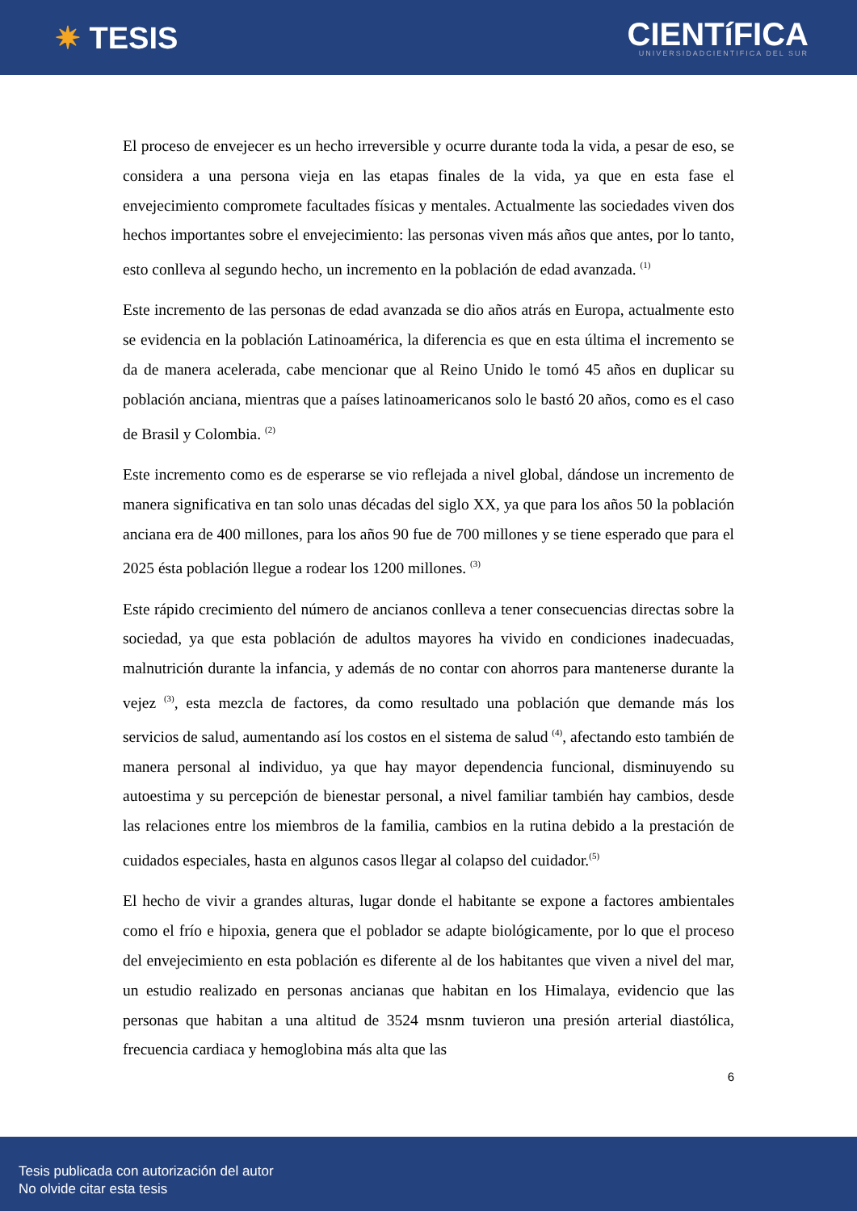✷ TESIS
CIENTíFICA
UNIVERSIDADCIENTIFICA DEL SUR
El proceso de envejecer es un hecho irreversible y ocurre durante toda la vida, a pesar de eso, se considera a una persona vieja en las etapas finales de la vida, ya que en esta fase el envejecimiento compromete facultades físicas y mentales. Actualmente las sociedades viven dos hechos importantes sobre el envejecimiento: las personas viven más años que antes, por lo tanto, esto conlleva al segundo hecho, un incremento en la población de edad avanzada. <sup>(1)</sup>
Este incremento de las personas de edad avanzada se dio años atrás en Europa, actualmente esto se evidencia en la población Latinoamérica, la diferencia es que en esta última el incremento se da de manera acelerada, cabe mencionar que al Reino Unido le tomó 45 años en duplicar su población anciana, mientras que a países latinoamericanos solo le bastó 20 años, como es el caso de Brasil y Colombia. <sup>(2)</sup>
Este incremento como es de esperarse se vio reflejada a nivel global, dándose un incremento de manera significativa en tan solo unas décadas del siglo XX, ya que para los años 50 la población anciana era de 400 millones, para los años 90 fue de 700 millones y se tiene esperado que para el 2025 ésta población llegue a rodear los 1200 millones. <sup>(3)</sup>
Este rápido crecimiento del número de ancianos conlleva a tener consecuencias directas sobre la sociedad, ya que esta población de adultos mayores ha vivido en condiciones inadecuadas, malnutrición durante la infancia, y además de no contar con ahorros para mantenerse durante la vejez <sup>(3)</sup>, esta mezcla de factores, da como resultado una población que demande más los servicios de salud, aumentando así los costos en el sistema de salud <sup>(4)</sup>, afectando esto también de manera personal al individuo, ya que hay mayor dependencia funcional, disminuyendo su autoestima y su percepción de bienestar personal, a nivel familiar también hay cambios, desde las relaciones entre los miembros de la familia, cambios en la rutina debido a la prestación de cuidados especiales, hasta en algunos casos llegar al colapso del cuidador.<sup>(5)</sup>
El hecho de vivir a grandes alturas, lugar donde el habitante se expone a factores ambientales como el frío e hipoxia, genera que el poblador se adapte biológicamente, por lo que el proceso del envejecimiento en esta población es diferente al de los habitantes que viven a nivel del mar, un estudio realizado en personas ancianas que habitan en los Himalaya, evidencio que las personas que habitan a una altitud de 3524 msnm tuvieron una presión arterial diastólica, frecuencia cardiaca y hemoglobina más alta que las
6
Tesis publicada con autorización del autor
No olvide citar esta tesis